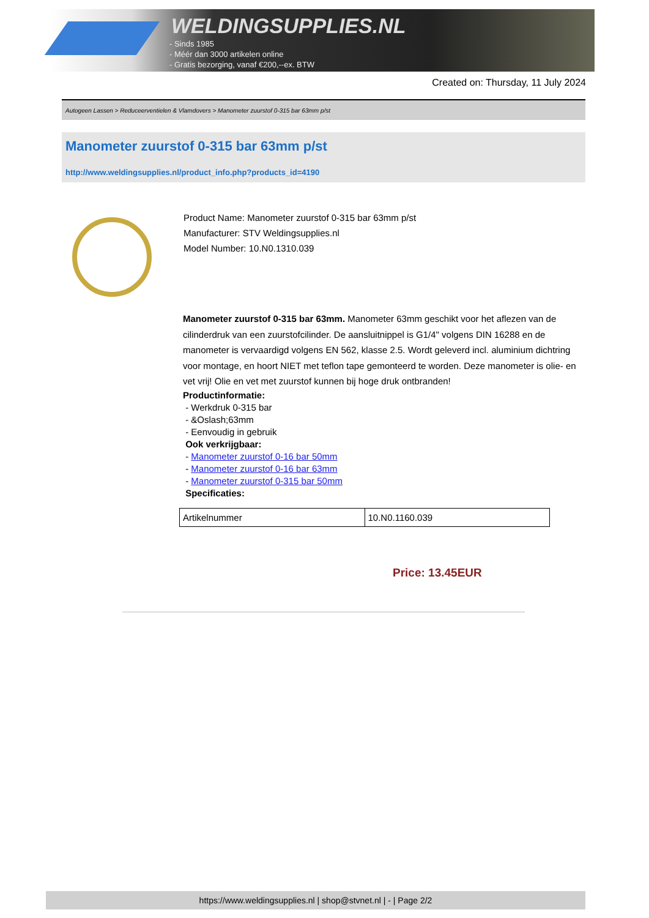WELDINGSUPPLIES.NL
- Sinds 1985
- Méér dan 3000 artikelen online
- Gratis bezorging, vanaf €200,--ex. BTW
Created on: Thursday, 11 July 2024
Autogeen Lassen > Reduceerventielen & Vlamdovers > Manometer zuurstof 0-315 bar 63mm p/st
Manometer zuurstof 0-315 bar 63mm p/st
http://www.weldingsupplies.nl/product_info.php?products_id=4190
Product Name: Manometer zuurstof 0-315 bar 63mm p/st
Manufacturer: STV Weldingsupplies.nl
Model Number: 10.N0.1310.039
Manometer zuurstof 0-315 bar 63mm. Manometer 63mm geschikt voor het aflezen van de cilinderdruk van een zuurstofcilinder. De aansluitnippel is G1/4" volgens DIN 16288 en de manometer is vervaardigd volgens EN 562, klasse 2.5. Wordt geleverd incl. aluminium dichtring voor montage, en hoort NIET met teflon tape gemonteerd te worden. Deze manometer is olie- en vet vrij! Olie en vet met zuurstof kunnen bij hoge druk ontbranden!
Productinformatie:
- Werkdruk 0-315 bar
- &Oslash;63mm
- Eenvoudig in gebruik
Ook verkrijgbaar:
- Manometer zuurstof 0-16 bar 50mm
- Manometer zuurstof 0-16 bar 63mm
- Manometer zuurstof 0-315 bar 50mm
Specificaties:
| Artikelnummer | 10.N0.1160.039 |
Price: 13.45EUR
https://www.weldingsupplies.nl | shop@stvnet.nl | - | Page 2/2